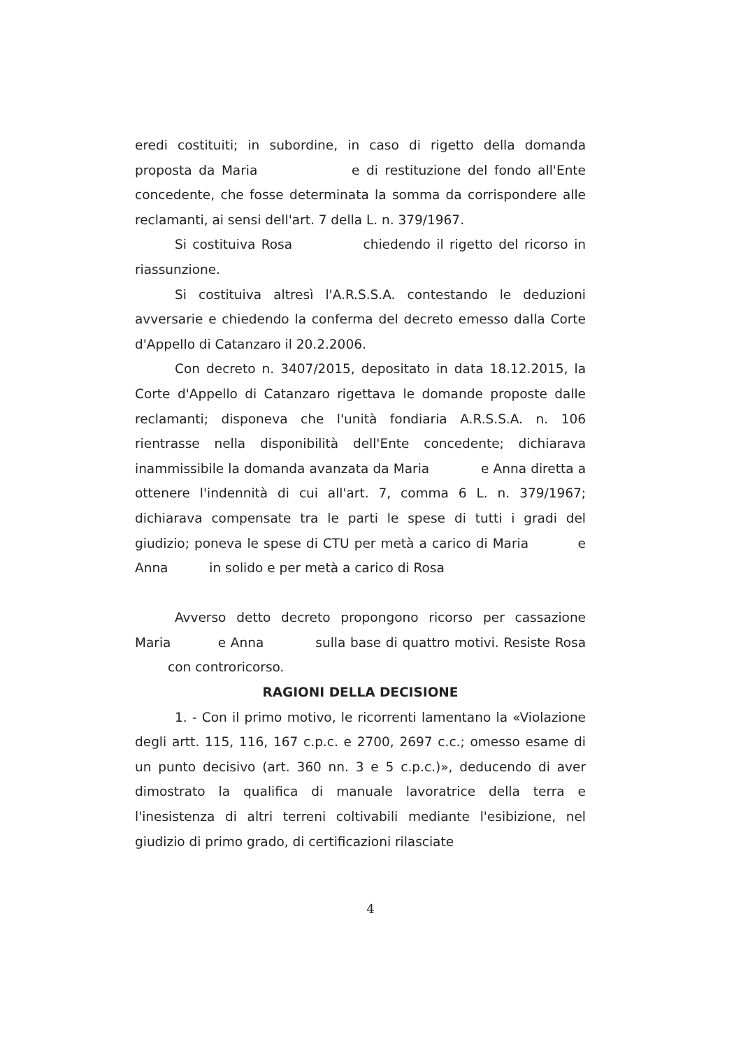eredi costituiti; in subordine, in caso di rigetto della domanda proposta da Maria e di restituzione del fondo all'Ente concedente, che fosse determinata la somma da corrispondere alle reclamanti, ai sensi dell'art. 7 della L. n. 379/1967.
Si costituiva Rosa chiedendo il rigetto del ricorso in riassunzione.
Si costituiva altresì l'A.R.S.S.A. contestando le deduzioni avversarie e chiedendo la conferma del decreto emesso dalla Corte d'Appello di Catanzaro il 20.2.2006.
Con decreto n. 3407/2015, depositato in data 18.12.2015, la Corte d'Appello di Catanzaro rigettava le domande proposte dalle reclamanti; disponeva che l'unità fondiaria A.R.S.S.A. n. 106 rientrasse nella disponibilità dell'Ente concedente; dichiarava inammissibile la domanda avanzata da Maria e Anna diretta a ottenere l'indennità di cui all'art. 7, comma 6 L. n. 379/1967; dichiarava compensate tra le parti le spese di tutti i gradi del giudizio; poneva le spese di CTU per metà a carico di Maria e Anna in solido e per metà a carico di Rosa
Avverso detto decreto propongono ricorso per cassazione Maria e Anna sulla base di quattro motivi. Resiste Rosa con controricorso.
RAGIONI DELLA DECISIONE
1. - Con il primo motivo, le ricorrenti lamentano la «Violazione degli artt. 115, 116, 167 c.p.c. e 2700, 2697 c.c.; omesso esame di un punto decisivo (art. 360 nn. 3 e 5 c.p.c.)», deducendo di aver dimostrato la qualifica di manuale lavoratrice della terra e l'inesistenza di altri terreni coltivabili mediante l'esibizione, nel giudizio di primo grado, di certificazioni rilasciate
4